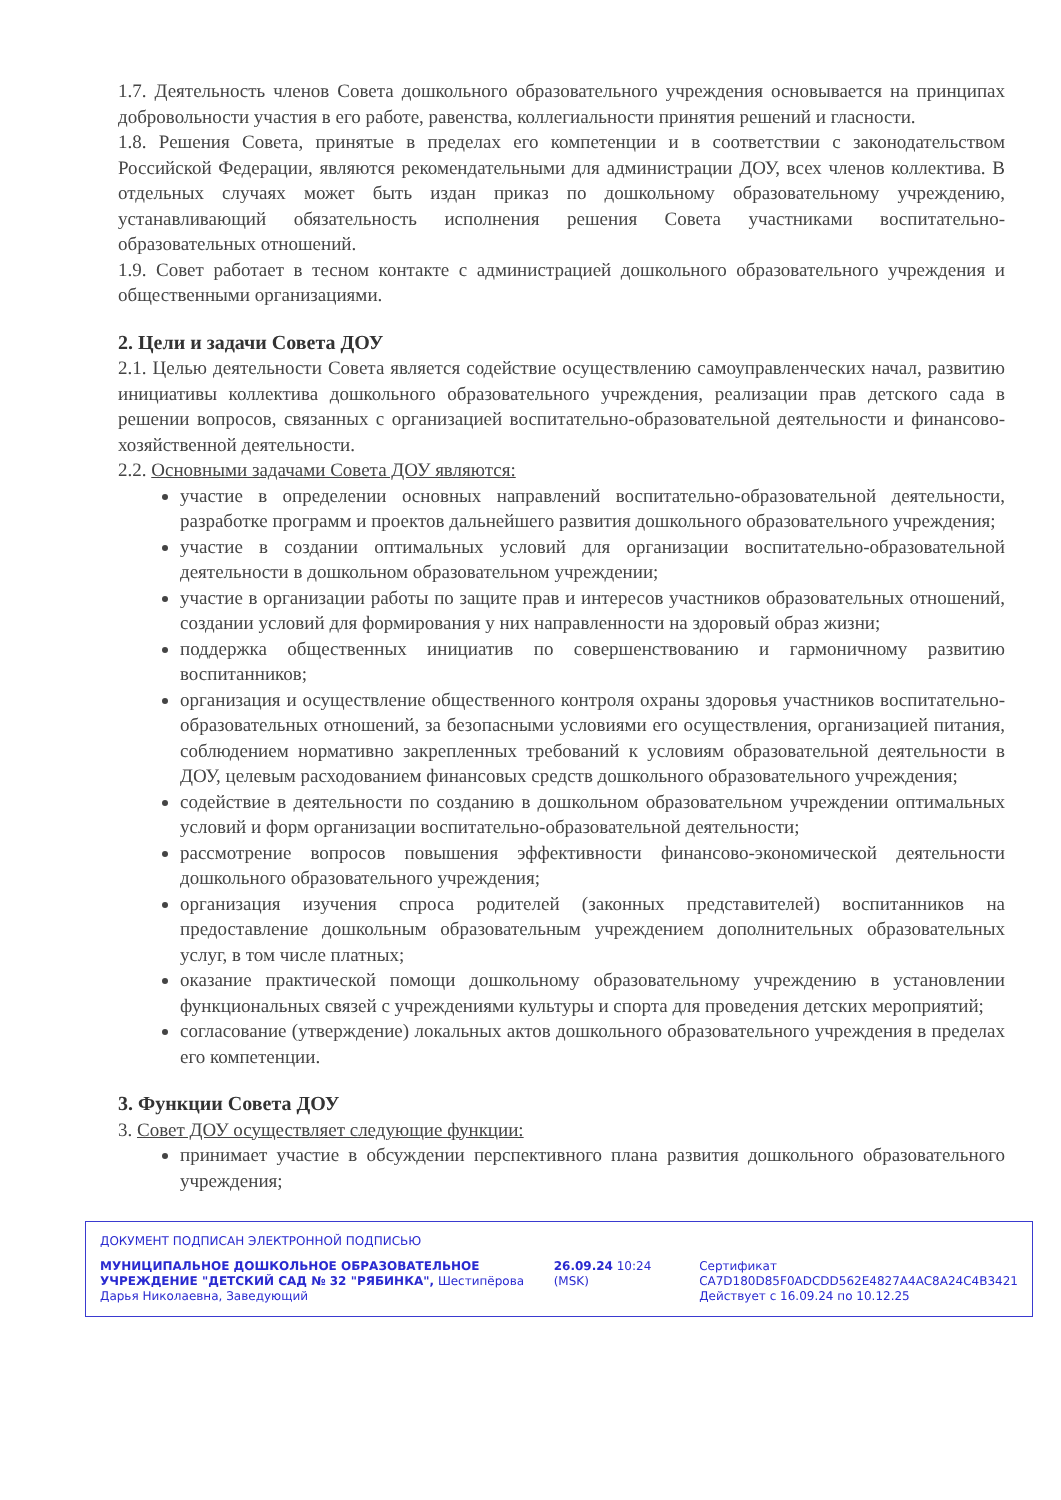1.7. Деятельность членов Совета дошкольного образовательного учреждения основывается на принципах добровольности участия в его работе, равенства, коллегиальности принятия решений и гласности.
1.8. Решения Совета, принятые в пределах его компетенции и в соответствии с законодательством Российской Федерации, являются рекомендательными для администрации ДОУ, всех членов коллектива. В отдельных случаях может быть издан приказ по дошкольному образовательному учреждению, устанавливающий обязательность исполнения решения Совета участниками воспитательно-образовательных отношений.
1.9. Совет работает в тесном контакте с администрацией дошкольного образовательного учреждения и общественными организациями.
2. Цели и задачи Совета ДОУ
2.1. Целью деятельности Совета является содействие осуществлению самоуправленческих начал, развитию инициативы коллектива дошкольного образовательного учреждения, реализации прав детского сада в решении вопросов, связанных с организацией воспитательно-образовательной деятельности и финансово-хозяйственной деятельности.
2.2. Основными задачами Совета ДОУ являются:
участие в определении основных направлений воспитательно-образовательной деятельности, разработке программ и проектов дальнейшего развития дошкольного образовательного учреждения;
участие в создании оптимальных условий для организации воспитательно-образовательной деятельности в дошкольном образовательном учреждении;
участие в организации работы по защите прав и интересов участников образовательных отношений, создании условий для формирования у них направленности на здоровый образ жизни;
поддержка общественных инициатив по совершенствованию и гармоничному развитию воспитанников;
организация и осуществление общественного контроля охраны здоровья участников воспитательно-образовательных отношений, за безопасными условиями его осуществления, организацией питания, соблюдением нормативно закрепленных требований к условиям образовательной деятельности в ДОУ, целевым расходованием финансовых средств дошкольного образовательного учреждения;
содействие в деятельности по созданию в дошкольном образовательном учреждении оптимальных условий и форм организации воспитательно-образовательной деятельности;
рассмотрение вопросов повышения эффективности финансово-экономической деятельности дошкольного образовательного учреждения;
организация изучения спроса родителей (законных представителей) воспитанников на предоставление дошкольным образовательным учреждением дополнительных образовательных услуг, в том числе платных;
оказание практической помощи дошкольному образовательному учреждению в установлении функциональных связей с учреждениями культуры и спорта для проведения детских мероприятий;
согласование (утверждение) локальных актов дошкольного образовательного учреждения в пределах его компетенции.
3. Функции Совета ДОУ
3. Совет ДОУ осуществляет следующие функции:
принимает участие в обсуждении перспективного плана развития дошкольного образовательного учреждения;
ДОКУМЕНТ ПОДПИСАН ЭЛЕКТРОННОЙ ПОДПИСЬЮ
МУНИЦИПАЛЬНОЕ ДОШКОЛЬНОЕ ОБРАЗОВАТЕЛЬНОЕ УЧРЕЖДЕНИЕ "ДЕТСКИЙ САД № 32 "РЯБИНКА", Шестипёрова Дарья Николаевна, Заведующий
26.09.24 10:24 (MSK)
Сертификат
CA7D180D85F0ADCDD562E4827A4AC8A24C4B3421
Действует с 16.09.24 по 10.12.25